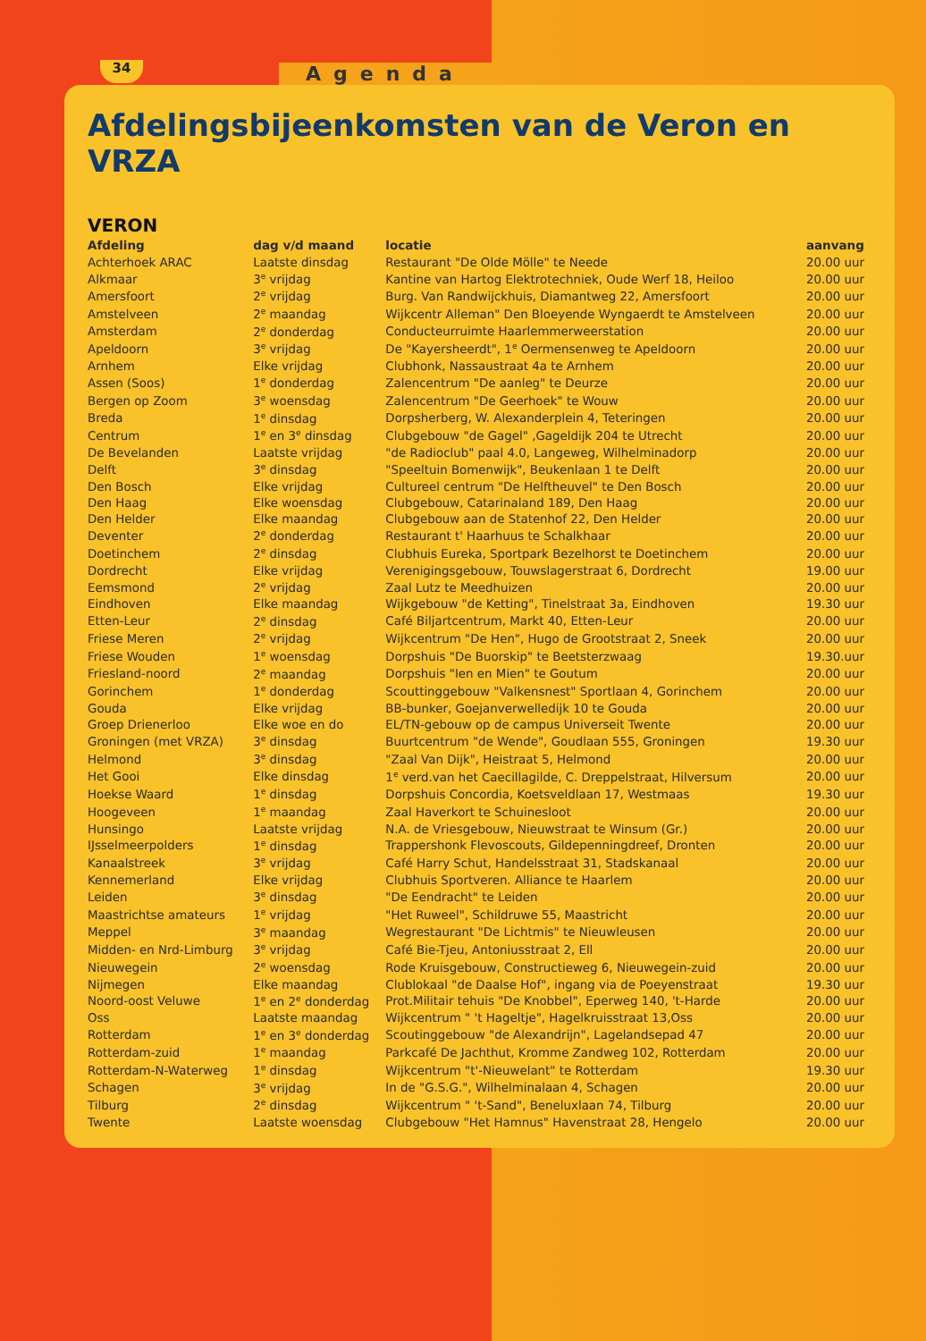34
Agenda
Afdelingsbijeenkomsten van de Veron en VRZA
VERON
| Afdeling | dag v/d maand | locatie | aanvang |
| --- | --- | --- | --- |
| Achterhoek ARAC | Laatste dinsdag | Restaurant "De Olde Mölle" te Neede | 20.00 uur |
| Alkmaar | 3<sup>e</sup> vrijdag | Kantine van Hartog Elektrotechniek, Oude Werf 18, Heiloo | 20.00 uur |
| Amersfoort | 2<sup>e</sup> vrijdag | Burg. Van Randwijckhuis, Diamantweg 22, Amersfoort | 20.00 uur |
| Amstelveen | 2<sup>e</sup> maandag | Wijkcentr Alleman" Den Bloeyende Wyngaerdt te Amstelveen | 20.00 uur |
| Amsterdam | 2<sup>e</sup> donderdag | Conducteurruimte Haarlemmerweerstation | 20.00 uur |
| Apeldoorn | 3<sup>e</sup> vrijdag | De "Kayersheerdt", 1<sup>e</sup> Oermensenweg te Apeldoorn | 20.00 uur |
| Arnhem | Elke vrijdag | Clubhonk, Nassaustraat 4a te Arnhem | 20.00 uur |
| Assen (Soos) | 1<sup>e</sup> donderdag | Zalencentrum "De aanleg" te Deurze | 20.00 uur |
| Bergen op Zoom | 3<sup>e</sup> woensdag | Zalencentrum "De Geerhoek" te Wouw | 20.00 uur |
| Breda | 1<sup>e</sup> dinsdag | Dorpsherberg, W. Alexanderplein 4, Teteringen | 20.00 uur |
| Centrum | 1<sup>e</sup> en 3<sup>e</sup> dinsdag | Clubgebouw "de Gagel" ,Gageldijk 204 te Utrecht | 20.00 uur |
| De Bevelanden | Laatste vrijdag | "de Radioclub" paal 4.0, Langeweg, Wilhelminadorp | 20.00 uur |
| Delft | 3<sup>e</sup> dinsdag | "Speeltuin Bomenwijk", Beukenlaan 1 te Delft | 20.00 uur |
| Den Bosch | Elke vrijdag | Cultureel centrum "De Helftheuvel" te Den Bosch | 20.00 uur |
| Den Haag | Elke woensdag | Clubgebouw, Catarinaland 189, Den Haag | 20.00 uur |
| Den Helder | Elke maandag | Clubgebouw aan de Statenhof 22, Den Helder | 20.00 uur |
| Deventer | 2<sup>e</sup> donderdag | Restaurant t' Haarhuus te Schalkhaar | 20.00 uur |
| Doetinchem | 2<sup>e</sup> dinsdag | Clubhuis Eureka, Sportpark Bezelhorst te Doetinchem | 20.00 uur |
| Dordrecht | Elke vrijdag | Verenigingsgebouw, Touwslagerstraat 6, Dordrecht | 19.00 uur |
| Eemsmond | 2<sup>e</sup> vrijdag | Zaal Lutz te Meedhuizen | 20.00 uur |
| Eindhoven | Elke maandag | Wijkgebouw "de Ketting", Tinelstraat 3a, Eindhoven | 19.30 uur |
| Etten-Leur | 2<sup>e</sup> dinsdag | Café Biljartcentrum, Markt 40, Etten-Leur | 20.00 uur |
| Friese Meren | 2<sup>e</sup> vrijdag | Wijkcentrum "De Hen", Hugo de Grootstraat 2, Sneek | 20.00 uur |
| Friese Wouden | 1<sup>e</sup> woensdag | Dorpshuis "De Buorskip" te Beetsterzwaag | 19.30.uur |
| Friesland-noord | 2<sup>e</sup> maandag | Dorpshuis "Ien en Mien" te Goutum | 20.00 uur |
| Gorinchem | 1<sup>e</sup> donderdag | Scouttinggebouw "Valkensnest" Sportlaan 4, Gorinchem | 20.00 uur |
| Gouda | Elke vrijdag | BB-bunker, Goejanverwelledijk 10 te Gouda | 20.00 uur |
| Groep Drienerloo | Elke woe en do | EL/TN-gebouw op de campus Universeit Twente | 20.00 uur |
| Groningen (met VRZA) | 3<sup>e</sup> dinsdag | Buurtcentrum "de Wende", Goudlaan 555, Groningen | 19.30 uur |
| Helmond | 3<sup>e</sup> dinsdag | "Zaal Van Dijk", Heistraat 5, Helmond | 20.00 uur |
| Het Gooi | Elke dinsdag | 1<sup>e</sup> verd.van het Caecillagilde, C. Dreppelstraat, Hilversum | 20.00 uur |
| Hoekse Waard | 1<sup>e</sup> dinsdag | Dorpshuis Concordia, Koetsveldlaan 17, Westmaas | 19.30 uur |
| Hoogeveen | 1<sup>e</sup> maandag | Zaal Haverkort te Schuinesloot | 20.00 uur |
| Hunsingo | Laatste vrijdag | N.A. de Vriesgebouw, Nieuwstraat te Winsum (Gr.) | 20.00 uur |
| IJsselmeerpolders | 1<sup>e</sup> dinsdag | Trappershonk Flevoscouts, Gildepenningdreef, Dronten | 20.00 uur |
| Kanaalstreek | 3<sup>e</sup> vrijdag | Café Harry Schut, Handelsstraat 31, Stadskanaal | 20.00 uur |
| Kennemerland | Elke vrijdag | Clubhuis Sportveren. Alliance te Haarlem | 20.00 uur |
| Leiden | 3<sup>e</sup> dinsdag | "De Eendracht" te Leiden | 20.00 uur |
| Maastrichtse amateurs | 1<sup>e</sup> vrijdag | "Het Ruweel", Schildruwe 55, Maastricht | 20.00 uur |
| Meppel | 3<sup>e</sup> maandag | Wegrestaurant "De Lichtmis" te Nieuwleusen | 20.00 uur |
| Midden- en Nrd-Limburg | 3<sup>e</sup> vrijdag | Café Bie-Tjeu, Antoniusstraat 2, Ell | 20.00 uur |
| Nieuwegein | 2<sup>e</sup> woensdag | Rode Kruisgebouw, Constructieweg 6, Nieuwegein-zuid | 20.00 uur |
| Nijmegen | Elke maandag | Clublokaal "de Daalse Hof", ingang via de Poeyenstraat | 19.30 uur |
| Noord-oost Veluwe | 1<sup>e</sup> en 2<sup>e</sup> donderdag | Prot.Militair tehuis "De Knobbel", Eperweg 140, 't-Harde | 20.00 uur |
| Oss | Laatste maandag | Wijkcentrum " 't Hageltje", Hagelkruisstraat 13,Oss | 20.00 uur |
| Rotterdam | 1<sup>e</sup> en 3<sup>e</sup> donderdag | Scoutinggebouw "de Alexandrijn", Lagelandsepad 47 | 20.00 uur |
| Rotterdam-zuid | 1<sup>e</sup> maandag | Parkcafé De Jachthut, Kromme Zandweg 102, Rotterdam | 20.00 uur |
| Rotterdam-N-Waterweg | 1<sup>e</sup> dinsdag | Wijkcentrum "t'-Nieuwelant" te Rotterdam | 19.30 uur |
| Schagen | 3<sup>e</sup> vrijdag | In de "G.S.G.", Wilhelminalaan 4, Schagen | 20.00 uur |
| Tilburg | 2<sup>e</sup> dinsdag | Wijkcentrum " 't-Sand", Beneluxlaan 74, Tilburg | 20.00 uur |
| Twente | Laatste woensdag | Clubgebouw "Het Hamnus" Havenstraat 28, Hengelo | 20.00 uur |